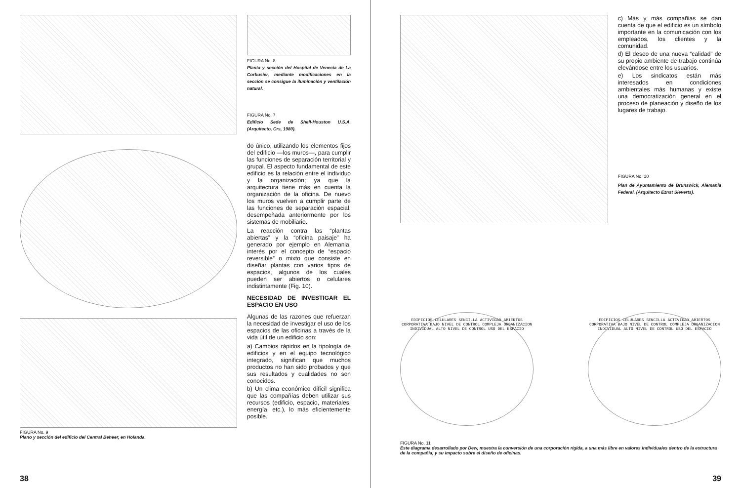FIGURA No. 9
Plano y sección del edificio del Central Beheer, en Holanda.
38
FIGURA No. 8
Planta y sección del Hospital de Venecia de La Corbusier, mediante modificaciones en la sección se consigue la iluminación y ventilación natural.
FIGURA No. 7
Edificio Sede de Shell-Houston U.S.A. (Arquitecto, Crs, 1980).
do único, utilizando los elementos fijos del edificio —los muros—, para cumplir las funciones de separación territorial y grupal. El aspecto fundamental de este edificio es la relación entre el individuo y la organización; ya que la arquitectura tiene más en cuenta la organización de la oficina. De nuevo los muros vuelven a cumplir parte de las funciones de separación espacial, desempeñada anteriormente por los sistemas de mobiliario.
La reacción contra las “plantas abiertas” y la “oficina paisaje” ha generado por ejemplo en Alemania, interés por el concepto de “espacio reversible” o mixto que consiste en diseñar plantas con varios tipos de espacios, algunos de los cuales pueden ser abiertos o celulares indistintamente (Fig. 10).
NECESIDAD DE INVESTIGAR EL ESPACIO EN USO
Algunas de las razones que refuerzan la necesidad de investigar el uso de los espacios de las oficinas a través de la vida útil de un edificio son:
a) Cambios rápidos en la tipología de edificios y en el equipo tecnológico integrado, significan que muchos productos no han sido probados y que sus resultados y cualidades no son conocidos.
b) Un clima económico difícil significa que las compañías deben utilizar sus recursos (edificio, espacio, materiales, energía, etc.), lo más eficientemente posible.
c) Más y más compañias se dan cuenta de que el edificio es un símbolo importante en la comunicación con los empleados, los clientes y la comunidad.
d) El deseo de una nueva “calidad” de su propio ambiente de trabajo continúa elevándose entre los usuarios.
e) Los sindicatos están más interesados en condiciones ambientales más humanas y existe una democratización general en el proceso de planeación y diseño de los lugares de trabajo.
FIGURA No. 10
Plan de Ayuntamiento de Brunswick, Alemania Federal. (Arquitecto Eznst Sieverts).
EDIFICIOS CELULARES SENCILLA ACTIVIDAD ABIERTOS CORPORATIVA BAJO NIVEL DE CONTROL COMPLEJA ORGANIZACION INDIVIDUAL ALTO NIVEL DE CONTROL USO DEL ESPACIO
EDIFICIOS CELULARES SENCILLA ACTIVIDAD ABIERTOS CORPORATIVA BAJO NIVEL DE CONTROL COMPLEJA ORGANIZACION INDIVIDUAL ALTO NIVEL DE CONTROL USO DEL ESPACIO
FIGURA No. 11
Este diagrama desarrollado por Dew, muestra la conversión de una corporación rígida, a una más libre en valores individuales dentro de la estructura de la compañía, y su impacto sobre el diseño de oficinas.
39